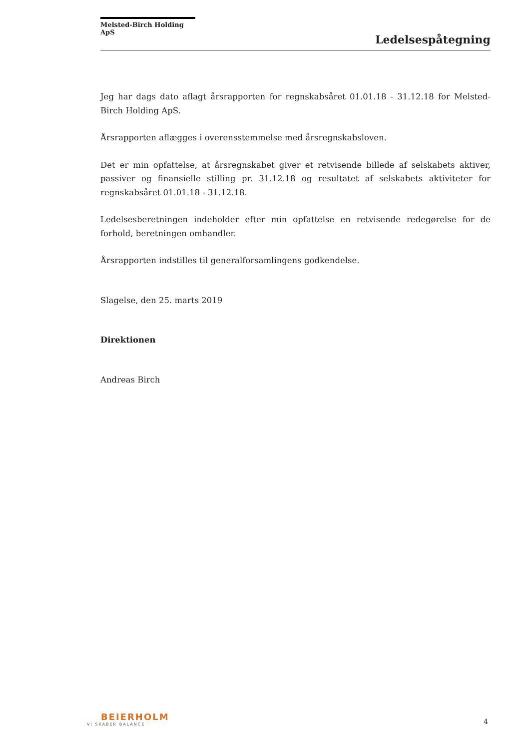Melsted-Birch Holding ApS
Ledelsespåtegning
Jeg har dags dato aflagt årsrapporten for regnskabsåret 01.01.18 - 31.12.18 for Melsted-Birch Holding ApS.
Årsrapporten aflægges i overensstemmelse med årsregnskabsloven.
Det er min opfattelse, at årsregnskabet giver et retvisende billede af selskabets aktiver, passiver og finansielle stilling pr. 31.12.18 og resultatet af selskabets aktiviteter for regnskabsåret 01.01.18 - 31.12.18.
Ledelsesberetningen indeholder efter min opfattelse en retvisende redegørelse for de forhold, beretningen omhandler.
Årsrapporten indstilles til generalforsamlingens godkendelse.
Slagelse, den 25. marts 2019
Direktionen
Andreas Birch
BEIERHOLM
VI SKABER BALANCE
4